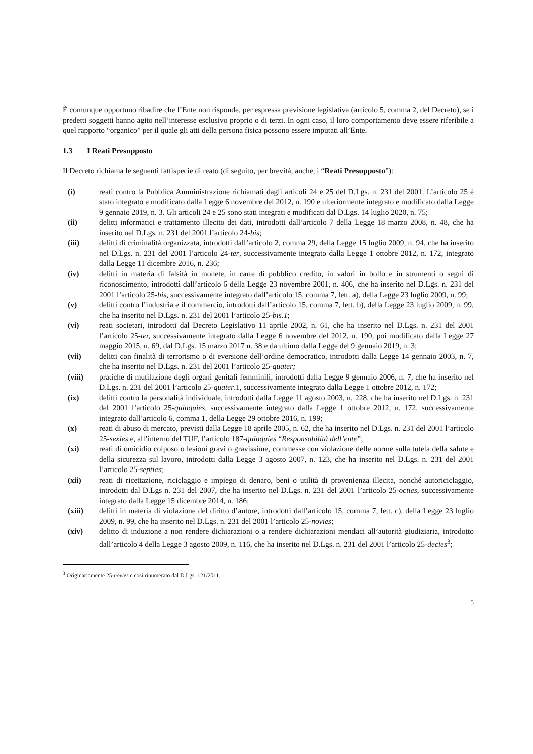È comunque opportuno ribadire che l’Ente non risponde, per espressa previsione legislativa (articolo 5, comma 2, del Decreto), se i predetti soggetti hanno agito nell’interesse esclusivo proprio o di terzi. In ogni caso, il loro comportamento deve essere riferibile a quel rapporto “organico” per il quale gli atti della persona fisica possono essere imputati all’Ente.
1.3 I Reati Presupposto
Il Decreto richiama le seguenti fattispecie di reato (di seguito, per brevità, anche, i “Reati Presupposto”):
(i) reati contro la Pubblica Amministrazione richiamati dagli articoli 24 e 25 del D.Lgs. n. 231 del 2001. L’articolo 25 è stato integrato e modificato dalla Legge 6 novembre del 2012, n. 190 e ulteriormente integrato e modificato dalla Legge 9 gennaio 2019, n. 3. Gli articoli 24 e 25 sono stati integrati e modificati dal D.Lgs. 14 luglio 2020, n. 75;
(ii) delitti informatici e trattamento illecito dei dati, introdotti dall’articolo 7 della Legge 18 marzo 2008, n. 48, che ha inserito nel D.Lgs. n. 231 del 2001 l’articolo 24-bis;
(iii) delitti di criminalità organizzata, introdotti dall’articolo 2, comma 29, della Legge 15 luglio 2009, n. 94, che ha inserito nel D.Lgs. n. 231 del 2001 l’articolo 24-ter, successivamente integrato dalla Legge 1 ottobre 2012, n. 172, integrato dalla Legge 11 dicembre 2016, n. 236;
(iv) delitti in materia di falsità in monete, in carte di pubblico credito, in valori in bollo e in strumenti o segni di riconoscimento, introdotti dall’articolo 6 della Legge 23 novembre 2001, n. 406, che ha inserito nel D.Lgs. n. 231 del 2001 l’articolo 25-bis, successivamente integrato dall’articolo 15, comma 7, lett. a), della Legge 23 luglio 2009, n. 99;
(v) delitti contro l’industria e il commercio, introdotti dall’articolo 15, comma 7, lett. b), della Legge 23 luglio 2009, n. 99, che ha inserito nel D.Lgs. n. 231 del 2001 l’articolo 25-bis.1;
(vi) reati societari, introdotti dal Decreto Legislativo 11 aprile 2002, n. 61, che ha inserito nel D.Lgs. n. 231 del 2001 l’articolo 25-ter, successivamente integrato dalla Legge 6 novembre del 2012, n. 190, poi modificato dalla Legge 27 maggio 2015, n. 69, dal D.Lgs. 15 marzo 2017 n. 38 e da ultimo dalla Legge del 9 gennaio 2019, n. 3;
(vii) delitti con finalità di terrorismo o di eversione dell’ordine democratico, introdotti dalla Legge 14 gennaio 2003, n. 7, che ha inserito nel D.Lgs. n. 231 del 2001 l’articolo 25-quater;
(viii) pratiche di mutilazione degli organi genitali femminili, introdotti dalla Legge 9 gennaio 2006, n. 7, che ha inserito nel D.Lgs. n. 231 del 2001 l’articolo 25-quater.1, successivamente integrato dalla Legge 1 ottobre 2012, n. 172;
(ix) delitti contro la personalità individuale, introdotti dalla Legge 11 agosto 2003, n. 228, che ha inserito nel D.Lgs. n. 231 del 2001 l’articolo 25-quinquies, successivamente integrato dalla Legge 1 ottobre 2012, n. 172, successivamente integrato dall’articolo 6, comma 1, della Legge 29 ottobre 2016, n. 199;
(x) reati di abuso di mercato, previsti dalla Legge 18 aprile 2005, n. 62, che ha inserito nel D.Lgs. n. 231 del 2001 l’articolo 25-sexies e, all’interno del TUF, l’articolo 187-quinquies “Responsabilità dell’ente”;
(xi) reati di omicidio colposo o lesioni gravi o gravissime, commesse con violazione delle norme sulla tutela della salute e della sicurezza sul lavoro, introdotti dalla Legge 3 agosto 2007, n. 123, che ha inserito nel D.Lgs. n. 231 del 2001 l’articolo 25-septies;
(xii) reati di ricettazione, riciclaggio e impiego di denaro, beni o utilità di provenienza illecita, nonché autoriciclaggio, introdotti dal D.Lgs n. 231 del 2007, che ha inserito nel D.Lgs. n. 231 del 2001 l’articolo 25-octies, successivamente integrato dalla Legge 15 dicembre 2014, n. 186;
(xiii) delitti in materia di violazione del diritto d’autore, introdotti dall’articolo 15, comma 7, lett. c), della Legge 23 luglio 2009, n. 99, che ha inserito nel D.Lgs. n. 231 del 2001 l’articolo 25-novies;
(xiv) delitto di induzione a non rendere dichiarazioni o a rendere dichiarazioni mendaci all’autorità giudiziaria, introdotto dall’articolo 4 della Legge 3 agosto 2009, n. 116, che ha inserito nel D.Lgs. n. 231 del 2001 l’articolo 25-decies<sup>3</sup>;
<sup>3</sup> Originariamente 25-novies e così rinumerato dal D.Lgs. 121/2011.
5